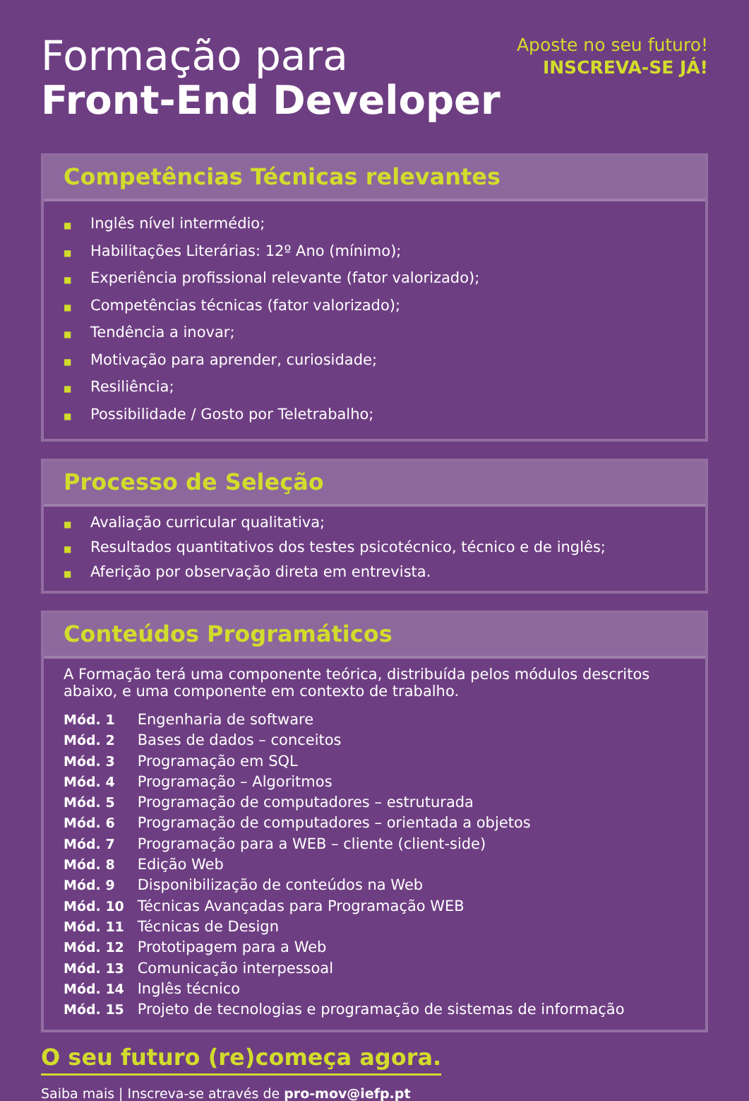Formação para
Front-End Developer
Aposte no seu futuro!
INSCREVA-SE JÁ!
Competências Técnicas relevantes
■ Inglês nível intermédio;
■ Habilitações Literárias: 12º Ano (mínimo);
■ Experiência profissional relevante (fator valorizado);
■ Competências técnicas (fator valorizado);
■ Tendência a inovar;
■ Motivação para aprender, curiosidade;
■ Resiliência;
■ Possibilidade / Gosto por Teletrabalho;
Processo de Seleção
■ Avaliação curricular qualitativa;
■ Resultados quantitativos dos testes psicotécnico, técnico e de inglês;
■ Aferição por observação direta em entrevista.
Conteúdos Programáticos
A Formação terá uma componente teórica, distribuída pelos módulos descritos abaixo, e uma componente em contexto de trabalho.
Mód. 1 Engenharia de software
Mód. 2 Bases de dados – conceitos
Mód. 3 Programação em SQL
Mód. 4 Programação – Algoritmos
Mód. 5 Programação de computadores – estruturada
Mód. 6 Programação de computadores – orientada a objetos
Mód. 7 Programação para a WEB – cliente (client-side)
Mód. 8 Edição Web
Mód. 9 Disponibilização de conteúdos na Web
Mód. 10 Técnicas Avançadas para Programação WEB
Mód. 11 Técnicas de Design
Mód. 12 Prototipagem para a Web
Mód. 13 Comunicação interpessoal
Mód. 14 Inglês técnico
Mód. 15 Projeto de tecnologias e programação de sistemas de informação
O seu futuro (re)começa agora.
Saiba mais | Inscreva-se através de pro-mov@iefp.pt